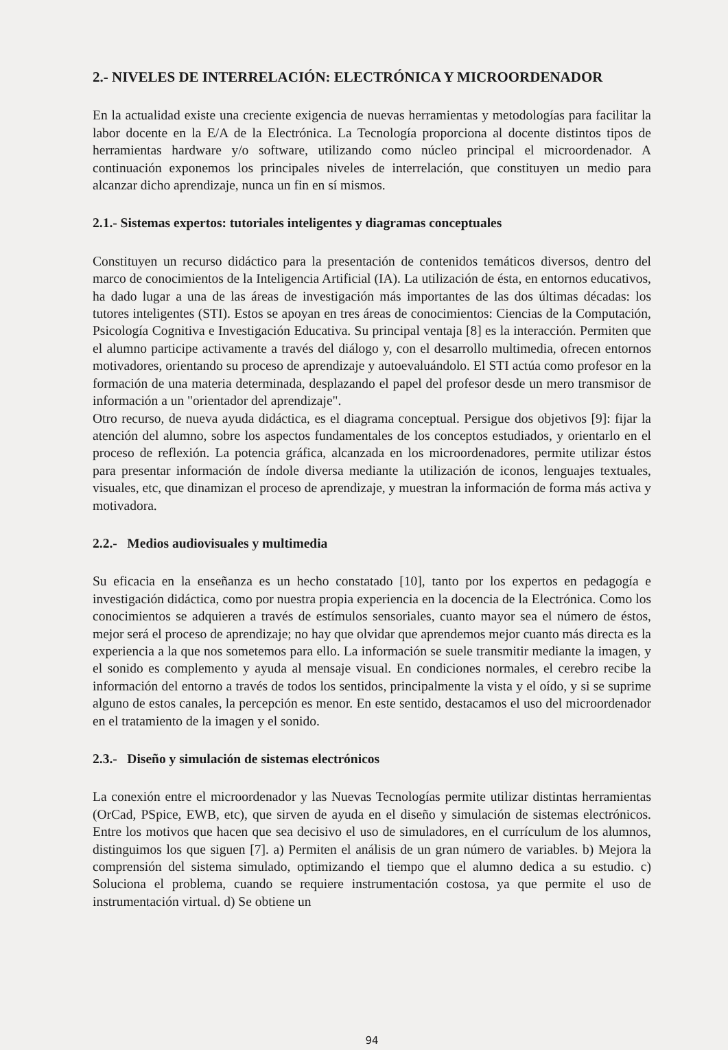2.- NIVELES DE INTERRELACIÓN: ELECTRÓNICA Y MICROORDENADOR
En la actualidad existe una creciente exigencia de nuevas herramientas y metodologías para facilitar la labor docente en la E/A de la Electrónica. La Tecnología proporciona al docente distintos tipos de herramientas hardware y/o software, utilizando como núcleo principal el microordenador. A continuación exponemos los principales niveles de interrelación, que constituyen un medio para alcanzar dicho aprendizaje, nunca un fin en sí mismos.
2.1.- Sistemas expertos: tutoriales inteligentes y diagramas conceptuales
Constituyen un recurso didáctico para la presentación de contenidos temáticos diversos, dentro del marco de conocimientos de la Inteligencia Artificial (IA). La utilización de ésta, en entornos educativos, ha dado lugar a una de las áreas de investigación más importantes de las dos últimas décadas: los tutores inteligentes (STI). Estos se apoyan en tres áreas de conocimientos: Ciencias de la Computación, Psicología Cognitiva e Investigación Educativa. Su principal ventaja [8] es la interacción. Permiten que el alumno participe activamente a través del diálogo y, con el desarrollo multimedia, ofrecen entornos motivadores, orientando su proceso de aprendizaje y autoevaluándolo. El STI actúa como profesor en la formación de una materia determinada, desplazando el papel del profesor desde un mero transmisor de información a un "orientador del aprendizaje".
Otro recurso, de nueva ayuda didáctica, es el diagrama conceptual. Persigue dos objetivos [9]: fijar la atención del alumno, sobre los aspectos fundamentales de los conceptos estudiados, y orientarlo en el proceso de reflexión. La potencia gráfica, alcanzada en los microordenadores, permite utilizar éstos para presentar información de índole diversa mediante la utilización de iconos, lenguajes textuales, visuales, etc, que dinamizan el proceso de aprendizaje, y muestran la información de forma más activa y motivadora.
2.2.- Medios audiovisuales y multimedia
Su eficacia en la enseñanza es un hecho constatado [10], tanto por los expertos en pedagogía e investigación didáctica, como por nuestra propia experiencia en la docencia de la Electrónica. Como los conocimientos se adquieren a través de estímulos sensoriales, cuanto mayor sea el número de éstos, mejor será el proceso de aprendizaje; no hay que olvidar que aprendemos mejor cuanto más directa es la experiencia a la que nos sometemos para ello. La información se suele transmitir mediante la imagen, y el sonido es complemento y ayuda al mensaje visual. En condiciones normales, el cerebro recibe la información del entorno a través de todos los sentidos, principalmente la vista y el oído, y si se suprime alguno de estos canales, la percepción es menor. En este sentido, destacamos el uso del microordenador en el tratamiento de la imagen y el sonido.
2.3.- Diseño y simulación de sistemas electrónicos
La conexión entre el microordenador y las Nuevas Tecnologías permite utilizar distintas herramientas (OrCad, PSpice, EWB, etc), que sirven de ayuda en el diseño y simulación de sistemas electrónicos. Entre los motivos que hacen que sea decisivo el uso de simuladores, en el currículum de los alumnos, distinguimos los que siguen [7]. a) Permiten el análisis de un gran número de variables. b) Mejora la comprensión del sistema simulado, optimizando el tiempo que el alumno dedica a su estudio. c) Soluciona el problema, cuando se requiere instrumentación costosa, ya que permite el uso de instrumentación virtual. d) Se obtiene un
94